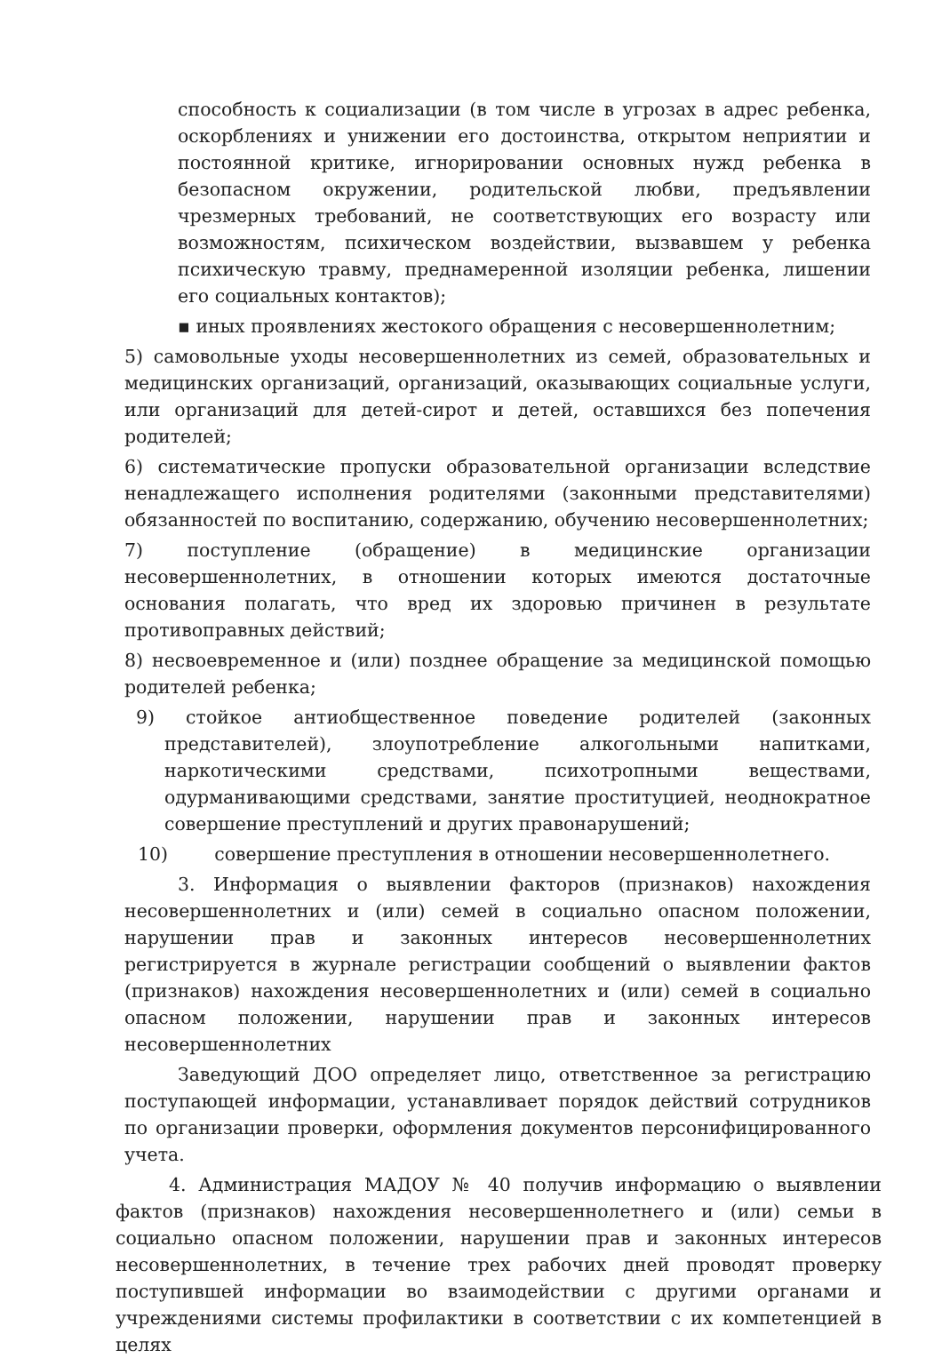способность к социализации (в том числе в угрозах в адрес ребенка, оскорблениях и унижении его достоинства, открытом неприятии и постоянной критике, игнорировании основных нужд ребенка в безопасном окружении, родительской любви, предъявлении чрезмерных требований, не соответствующих его возрасту или возможностям, психическом воздействии, вызвавшем у ребенка психическую травму, преднамеренной изоляции ребенка, лишении его социальных контактов);
▪ иных проявлениях жестокого обращения с несовершеннолетним;
5) самовольные уходы несовершеннолетних из семей, образовательных и медицинских организаций, организаций, оказывающих социальные услуги, или организаций для детей-сирот и детей, оставшихся без попечения родителей;
6) систематические пропуски образовательной организации вследствие ненадлежащего исполнения родителями (законными представителями) обязанностей по воспитанию, содержанию, обучению несовершеннолетних;
7) поступление (обращение) в медицинские организации несовершеннолетних, в отношении которых имеются достаточные основания полагать, что вред их здоровью причинен в результате противоправных действий;
8) несвоевременное и (или) позднее обращение за медицинской помощью родителей ребенка;
9) стойкое антиобщественное поведение родителей (законных представителей), злоупотребление алкогольными напитками, наркотическими средствами, психотропными веществами, одурманивающими средствами, занятие проституцией, неоднократное совершение преступлений и других правонарушений;
10) совершение преступления в отношении несовершеннолетнего.
3. Информация о выявлении факторов (признаков) нахождения несовершеннолетних и (или) семей в социально опасном положении, нарушении прав и законных интересов несовершеннолетних регистрируется в журнале регистрации сообщений о выявлении фактов (признаков) нахождения несовершеннолетних и (или) семей в социально опасном положении, нарушении прав и законных интересов несовершеннолетних
Заведующий ДОО определяет лицо, ответственное за регистрацию поступающей информации, устанавливает порядок действий сотрудников по организации проверки, оформления документов персонифицированного учета.
4. Администрация МАДОУ № 40 получив информацию о выявлении фактов (признаков) нахождения несовершеннолетнего и (или) семьи в социально опасном положении, нарушении прав и законных интересов несовершеннолетних, в течение трех рабочих дней проводят проверку поступившей информации во взаимодействии с другими органами и учреждениями системы профилактики в соответствии с их компетенцией в целях